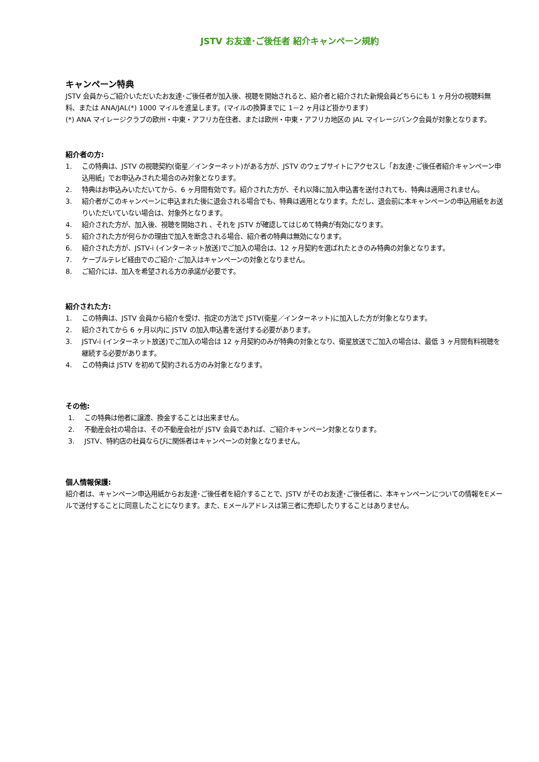JSTV お友達･ご後任者 紹介キャンペーン規約
キャンペーン特典
JSTV 会員からご紹介いただいたお友達･ご後任者が加入後、視聴を開始されると、紹介者と紹介された新規会員どちらにも 1 ヶ月分の視聴料無料、または ANA/JAL(*) 1000 マイルを進呈します。(マイルの換算までに 1－2 ヶ月ほど掛かります)
(*) ANA マイレージクラブの欧州・中東・アフリカ在住者、または欧州・中東・アフリカ地区の JAL マイレージバンク会員が対象となります。
紹介者の方:
1. この特典は、JSTV の視聴契約(衛星／インターネット)がある方が、JSTV のウェブサイトにアクセスし「お友達･ご後任者紹介キャンペーン申込用紙」でお申込みされた場合のみ対象となります。
2. 特典はお申込みいただいてから、6 ヶ月間有効です。紹介された方が、それ以降に加入申込書を送付されても、特典は適用されません。
3. 紹介者がこのキャンペーンに申込まれた後に退会される場合でも、特典は適用となります。ただし、退会前に本キャンペーンの申込用紙をお送りいただいていない場合は、対象外となります。
4. 紹介された方が、加入後、視聴を開始され 、それを JSTV が確認してはじめて特典が有効になります。
5. 紹介された方が何らかの理由で加入を断念される場合、紹介者の特典は無効になります。
6. 紹介された方が、JSTV-i (インターネット放送)でご加入の場合は、12 ヶ月契約を選ばれたときのみ特典の対象となります。
7. ケーブルテレビ経由でのご紹介･ご加入はキャンペーンの対象となりません。
8. ご紹介には、加入を希望される方の承諾が必要です。
紹介された方:
1. この特典は、JSTV 会員から紹介を受け、指定の方法で JSTV(衛星／インターネット)に加入した方が対象となります。
2. 紹介されてから 6 ヶ月以内に JSTV の加入申込書を送付する必要があります。
3. JSTV-i (インターネット放送)でご加入の場合は 12 ヶ月契約のみが特典の対象となり、衛星放送でご加入の場合は、最低 3 ヶ月間有料視聴を継続する必要があります。
4. この特典は JSTV を初めて契約される方のみ対象となります。
その他:
1. この特典は他者に譲渡、換金することは出来ません。
2. 不動産会社の場合は、その不動産会社が JSTV 会員であれば、ご紹介キャンペーン対象となります。
3. JSTV、特約店の社員ならびに関係者はキャンペーンの対象となりません。
個人情報保護:
紹介者は、キャンペーン申込用紙からお友達･ご後任者を紹介することで、JSTV がそのお友達･ご後任者に、本キャンペーンについての情報をEメールで送付することに同意したことになります。また、Eメールアドレスは第三者に売却したりすることはありません。